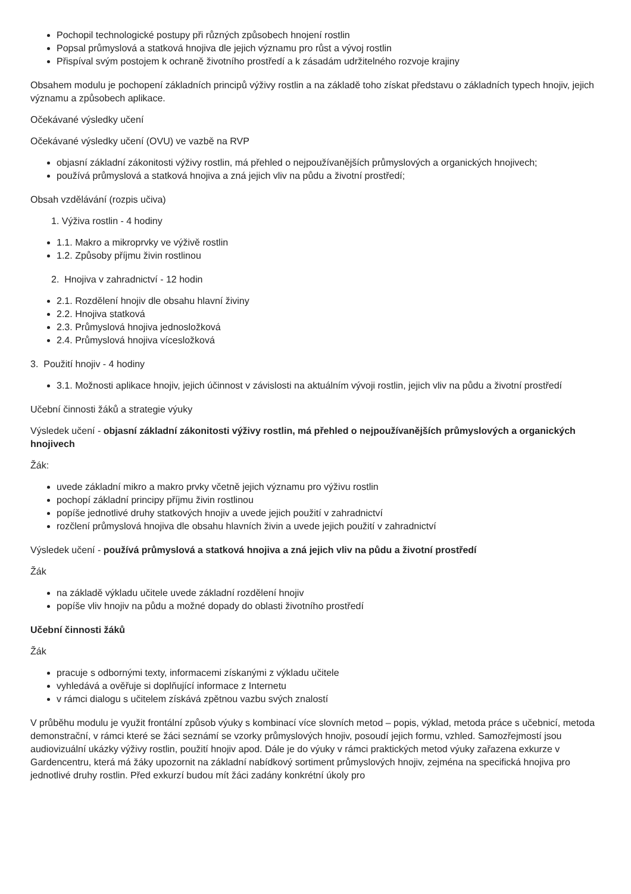Pochopil technologické postupy při různých způsobech hnojení rostlin
Popsal průmyslová a statková hnojiva dle jejich významu pro růst a vývoj rostlin
Přispíval svým postojem k ochraně životního prostředí a k zásadám udržitelného rozvoje krajiny
Obsahem modulu je pochopení základních principů výživy rostlin a na základě toho získat představu o základních typech hnojiv, jejich významu a způsobech aplikace.
Očekávané výsledky učení
Očekávané výsledky učení (OVU) ve vazbě na RVP
objasní základní zákonitosti výživy rostlin, má přehled o nejpoužívanějších průmyslových a organických hnojivech;
používá průmyslová a statková hnojiva a zná jejich vliv na půdu a životní prostředí;
Obsah vzdělávání (rozpis učiva)
1. Výživa rostlin - 4 hodiny
1.1. Makro a mikroprvky ve výživě rostlin
1.2. Způsoby příjmu živin rostlinou
2. Hnojiva v zahradnictví - 12 hodin
2.1. Rozdělení hnojiv dle obsahu hlavní živiny
2.2. Hnojiva statková
2.3. Průmyslová hnojiva jednosložková
2.4. Průmyslová hnojiva vícesložková
3. Použití hnojiv - 4 hodiny
3.1. Možnosti aplikace hnojiv, jejich účinnost v závislosti na aktuálním vývoji rostlin, jejich vliv na půdu a životní prostředí
Učební činnosti žáků a strategie výuky
Výsledek učení - objasní základní zákonitosti výživy rostlin, má přehled o nejpoužívanějších průmyslových a organických hnojivech
Žák:
uvede základní mikro a makro prvky včetně jejich významu pro výživu rostlin
pochopí základní principy příjmu živin rostlinou
popíše jednotlivé druhy statkových hnojiv a uvede jejich použití v zahradnictví
rozčlení průmyslová hnojiva dle obsahu hlavních živin a uvede jejich použití v zahradnictví
Výsledek učení - používá průmyslová a statková hnojiva a zná jejich vliv na půdu a životní prostředí
Žák
na základě výkladu učitele uvede základní rozdělení hnojiv
popíše vliv hnojiv na půdu a možné dopady do oblasti životního prostředí
Učební činnosti žáků
Žák
pracuje s odbornými texty, informacemi získanými z výkladu učitele
vyhledává a ověřuje si doplňující informace z Internetu
v rámci dialogu s učitelem získává zpětnou vazbu svých znalostí
V průběhu modulu je využit frontální způsob výuky s kombinací více slovních metod – popis, výklad, metoda práce s učebnicí, metoda demonstrační, v rámci které se žáci seznámí se vzorky průmyslových hnojiv, posoudí jejich formu, vzhled. Samozřejmostí jsou audiovizuální ukázky výživy rostlin, použití hnojiv apod. Dále je do výuky v rámci praktických metod výuky zařazena exkurze v Gardencentru, která má žáky upozornit na základní nabídkový sortiment průmyslových hnojiv, zejména na specifická hnojiva pro jednotlivé druhy rostlin. Před exkurzí budou mít žáci zadány konkrétní úkoly pro